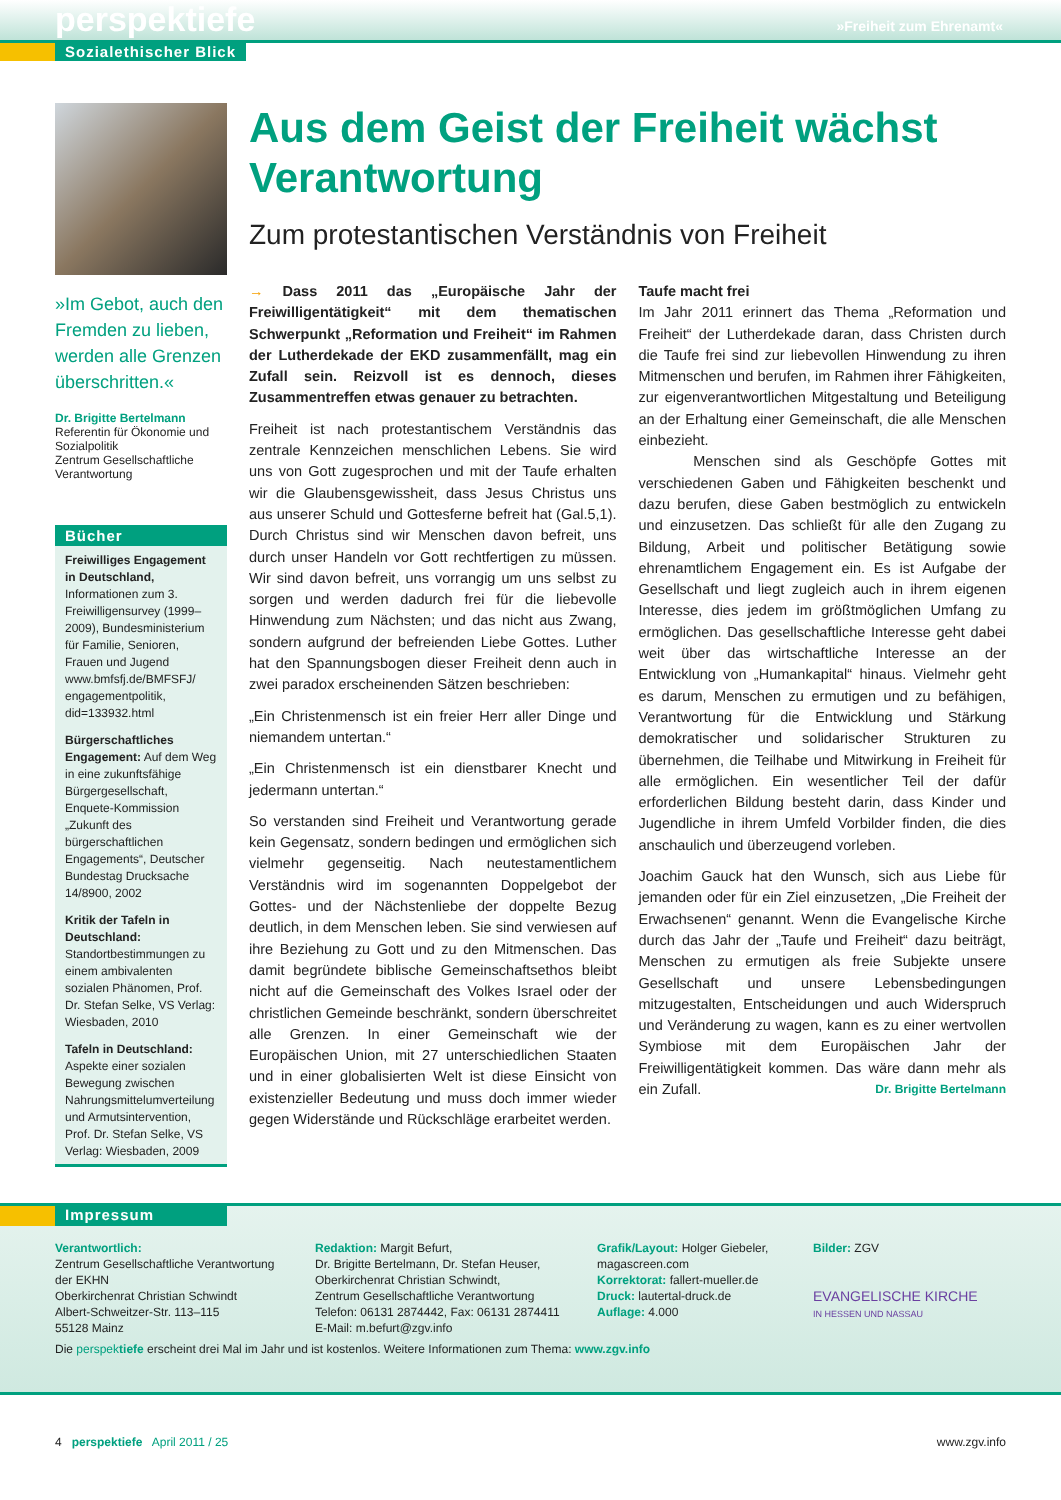perspektiefe »Freiheit zum Ehrenamt«
Sozialethischer Blick
»Im Gebot, auch den Fremden zu lieben, werden alle Grenzen über­schritten.«
Dr. Brigitte Bertelmann
Referentin für Ökonomie und Sozialpolitik
Zentrum Gesellschaftliche Verantwortung
Bücher
Freiwilliges Engagement in Deutschland, Informationen zum 3. Freiwilligensurvey (1999–2009), Bundesministerium für Familie, Senioren, Frauen und Jugend www.bmfsfj.de/BMFSFJ/ engagementpolitik, did=133932.html
Bürgerschaftliches Engagement: Auf dem Weg in eine zukunftsfähige Bürgergesellschaft, Enquete-Kommission „Zukunft des bürgerschaftlichen Engagements“, Deutscher Bundestag Drucksache 14/8900, 2002
Kritik der Tafeln in Deutschland: Standortbestimmungen zu einem ambivalenten sozialen Phänomen, Prof. Dr. Stefan Selke, VS Verlag: Wiesbaden, 2010
Tafeln in Deutschland: Aspekte einer sozialen Bewegung zwischen Nahrungsmittelumverteilung und Armutsintervention, Prof. Dr. Stefan Selke, VS Verlag: Wiesbaden, 2009
Aus dem Geist der Freiheit wächst Verantwortung
Zum protestantischen Verständnis von Freiheit
→ Dass 2011 das „Europäische Jahr der Freiwilligentätigkeit“ mit dem thematischen Schwerpunkt „Reformation und Freiheit“ im Rahmen der Lutherdekade der EKD zusammenfällt, mag ein Zufall sein. Reizvoll ist es dennoch, dieses Zusammentreffen etwas genauer zu betrachten.
Freiheit ist nach protestantischem Verständnis das zentrale Kennzeichen menschlichen Lebens. Sie wird uns von Gott zugesprochen und mit der Taufe erhalten wir die Glaubensgewissheit, dass Jesus Christus uns aus unserer Schuld und Gottesferne befreit hat (Gal.5,1). Durch Christus sind wir Menschen davon befreit, uns durch unser Handeln vor Gott rechtfertigen zu müssen. Wir sind davon befreit, uns vorrangig um uns selbst zu sorgen und werden dadurch frei für die liebevolle Hinwendung zum Nächsten; und das nicht aus Zwang, sondern aufgrund der befreienden Liebe Gottes. Luther hat den Spannungsbogen dieser Freiheit denn auch in zwei paradox erscheinenden Sätzen beschrieben:
„Ein Christenmensch ist ein freier Herr aller Dinge und niemandem untertan.“
„Ein Christenmensch ist ein dienstbarer Knecht und jedermann untertan.“
So verstanden sind Freiheit und Verantwortung gerade kein Gegensatz, sondern bedingen und ermöglichen sich vielmehr gegenseitig. Nach neutestamentlichem Verständnis wird im sogenannten Doppelgebot der Gottes- und der Nächstenliebe der doppelte Bezug deutlich, in dem Menschen leben. Sie sind verwiesen auf ihre Beziehung zu Gott und zu den Mitmenschen. Das damit begründete biblische Gemeinschaftsethos bleibt nicht auf die Gemeinschaft des Volkes Israel oder der christlichen Gemeinde beschränkt, sondern überschreitet alle Grenzen. In einer Gemeinschaft wie der Europäischen Union, mit 27 unterschiedlichen Staaten und in einer globalisierten Welt ist diese Einsicht von existenzieller Bedeutung und muss doch immer wieder gegen Widerstände und Rückschläge erarbeitet werden.
Taufe macht frei
Im Jahr 2011 erinnert das Thema „Reformation und Freiheit“ der Lutherdekade daran, dass Christen durch die Taufe frei sind zur liebevollen Hinwendung zu ihren Mitmenschen und berufen, im Rahmen ihrer Fähigkeiten, zur eigenverantwortlichen Mitgestaltung und Beteiligung an der Erhaltung einer Gemeinschaft, die alle Menschen einbezieht.
Menschen sind als Geschöpfe Gottes mit verschiedenen Gaben und Fähigkeiten beschenkt und dazu berufen, diese Gaben bestmöglich zu entwickeln und einzusetzen. Das schließt für alle den Zugang zu Bildung, Arbeit und politischer Betätigung sowie ehrenamtlichem Engagement ein. Es ist Aufgabe der Gesellschaft und liegt zugleich auch in ihrem eigenen Interesse, dies jedem im größtmöglichen Umfang zu ermöglichen. Das gesellschaftliche Interesse geht dabei weit über das wirtschaftliche Interesse an der Entwicklung von „Humankapital“ hinaus. Vielmehr geht es darum, Menschen zu ermutigen und zu befähigen, Verantwortung für die Entwicklung und Stärkung demokratischer und solidarischer Strukturen zu übernehmen, die Teilhabe und Mitwirkung in Freiheit für alle ermöglichen. Ein wesentlicher Teil der dafür erforderlichen Bildung besteht darin, dass Kinder und Jugendliche in ihrem Umfeld Vorbilder finden, die dies anschaulich und überzeugend vorleben.
Joachim Gauck hat den Wunsch, sich aus Liebe für jemanden oder für ein Ziel einzusetzen, „Die Freiheit der Erwachsenen“ genannt. Wenn die Evangelische Kirche durch das Jahr der „Taufe und Freiheit“ dazu beiträgt, Menschen zu ermutigen als freie Subjekte unsere Gesellschaft und unsere Lebensbedingungen mitzugestalten, Entscheidungen und auch Widerspruch und Veränderung zu wagen, kann es zu einer wertvollen Symbiose mit dem Europäischen Jahr der Freiwilligentätigkeit kommen. Das wäre dann mehr als ein Zufall. Dr. Brigitte Bertelmann
Impressum
Verantwortlich:
Zentrum Gesellschaftliche Verantwortung der EKHN
Oberkirchenrat Christian Schwindt
Albert-Schweitzer-Str. 113–115
55128 Mainz
Redaktion: Margit Befurt,
Dr. Brigitte Bertelmann, Dr. Stefan Heuser, Oberkirchenrat Christian Schwindt,
Zentrum Gesellschaftliche Verantwortung
Telefon: 06131 2874442, Fax: 06131 2874411
E-Mail: m.befurt@zgv.info
Grafik/Layout: Holger Giebeler, magascreen.com
Korrektorat: fallert-mueller.de
Druck: lautertal-druck.de
Auflage: 4.000
Bilder: ZGV
EVANGELISCHE KIRCHE
IN HESSEN UND NASSAU
Die perspektiefe erscheint drei Mal im Jahr und ist kostenlos. Weitere Informationen zum Thema: www.zgv.info
4 perspektiefe April 2011 / 25 www.zgv.info